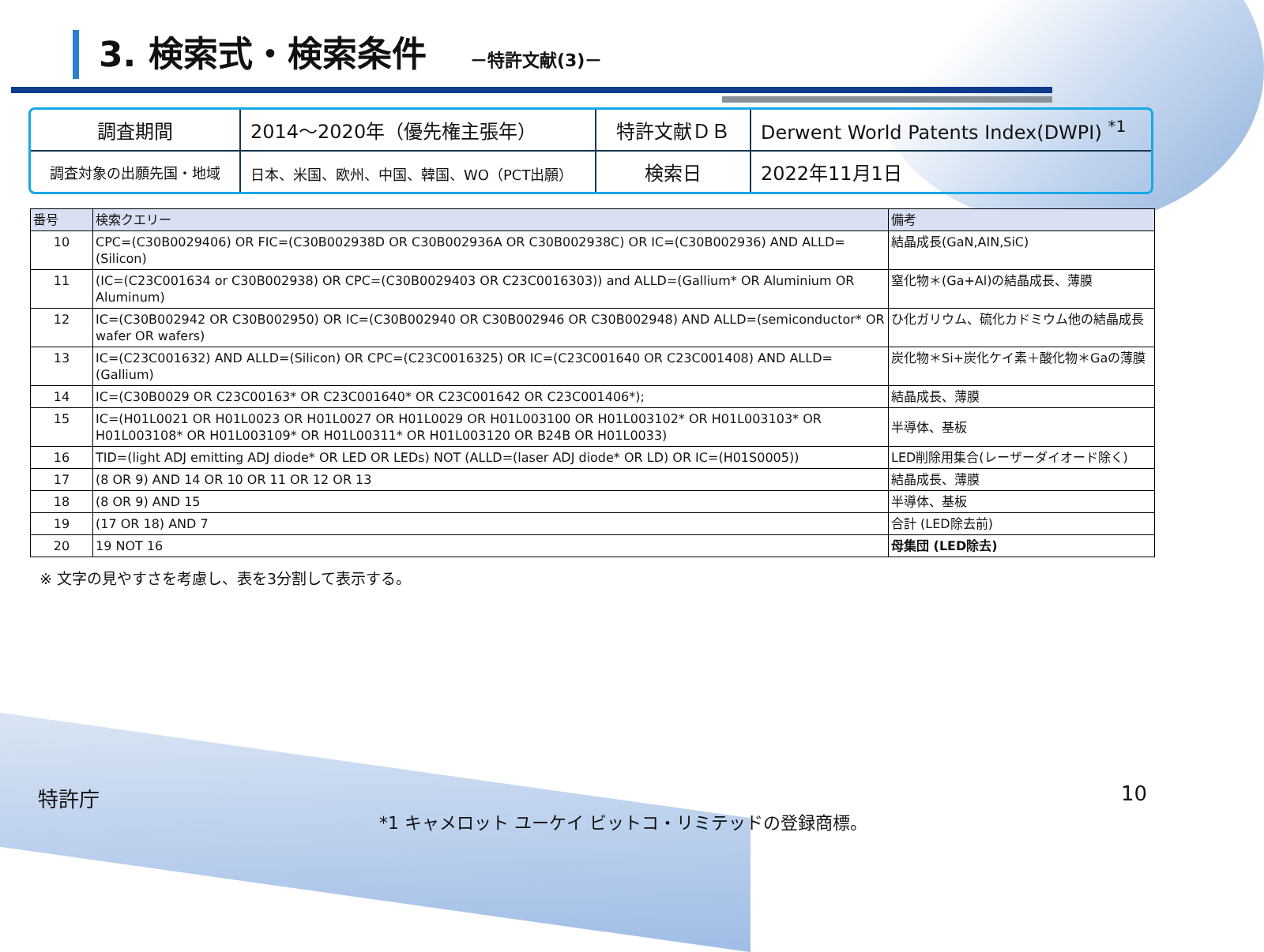3. 検索式・検索条件 －特許文献(3)－
| 調査期間 | 2014～2020年（優先権主張年） | 特許文献ＤＢ | Derwent World Patents Index(DWPI) <sup>*1</sup> |
| 調査対象の出願先国・地域 | 日本、米国、欧州、中国、韓国、WO（PCT出願） | 検索日 | 2022年11月1日 |
| 番号 | 検索クエリー | 備考 |
| --- | --- | --- |
| 10 | CPC=(C30B0029406) OR FIC=(C30B002938D OR C30B002936A OR C30B002938C) OR IC=(C30B002936) AND ALLD=(Silicon) | 結晶成長(GaN,AIN,SiC) |
| 11 | (IC=(C23C001634 or C30B002938) OR CPC=(C30B0029403 OR C23C0016303)) and ALLD=(Gallium* OR Aluminium OR Aluminum) | 窒化物＊(Ga+Al)の結晶成長、薄膜 |
| 12 | IC=(C30B002942 OR C30B002950) OR IC=(C30B002940 OR C30B002946 OR C30B002948) AND ALLD=(semiconductor* OR wafer OR wafers) | ひ化ガリウム、硫化カドミウム他の結晶成長 |
| 13 | IC=(C23C001632) AND ALLD=(Silicon) OR CPC=(C23C0016325) OR IC=(C23C001640 OR C23C001408) AND ALLD=(Gallium) | 炭化物＊Si+炭化ケイ素＋酸化物＊Gaの薄膜 |
| 14 | IC=(C30B0029 OR C23C00163* OR C23C001640* OR C23C001642 OR C23C001406*); | 結晶成長、薄膜 |
| 15 | IC=(H01L0021 OR H01L0023 OR H01L0027 OR H01L0029 OR H01L003100 OR H01L003102* OR H01L003103* OR H01L003108* OR H01L003109* OR H01L00311* OR H01L003120 OR B24B OR H01L0033) | 半導体、基板 |
| 16 | TID=(light ADJ emitting ADJ diode* OR LED OR LEDs) NOT (ALLD=(laser ADJ diode* OR LD) OR IC=(H01S0005)) | LED削除用集合(レーザーダイオード除く) |
| 17 | (8 OR 9) AND 14 OR 10 OR 11 OR 12 OR 13 | 結晶成長、薄膜 |
| 18 | (8 OR 9) AND 15 | 半導体、基板 |
| 19 | (17 OR 18) AND 7 | 合計 (LED除去前) |
| 20 | 19 NOT 16 | 母集団 (LED除去) |
※ 文字の見やすさを考慮し、表を3分割して表示する。
特許庁
*1 キャメロット ユーケイ ビットコ・リミテッドの登録商標。
10